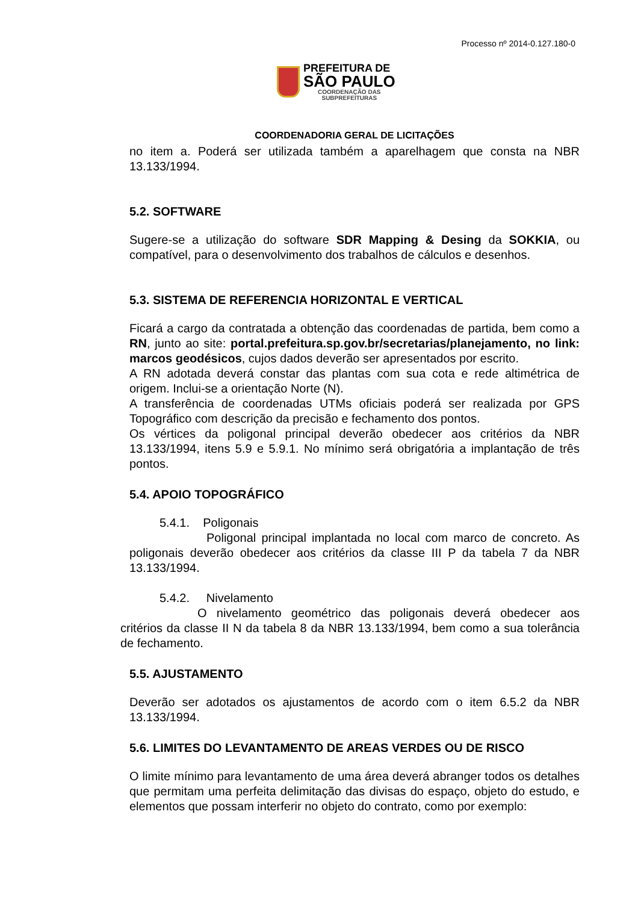Processo nº 2014-0.127.180-0
PREFEITURA DE
SÃO PAULO
COORDENAÇÃO DAS
SUBPREFEITURAS
COORDENADORIA GERAL DE LICITAÇÕES
no item a. Poderá ser utilizada também a aparelhagem que consta na NBR 13.133/1994.
5.2. SOFTWARE
Sugere-se a utilização do software SDR Mapping & Desing da SOKKIA, ou compatível, para o desenvolvimento dos trabalhos de cálculos e desenhos.
5.3. SISTEMA DE REFERENCIA HORIZONTAL E VERTICAL
Ficará a cargo da contratada a obtenção das coordenadas de partida, bem como a RN, junto ao site: portal.prefeitura.sp.gov.br/secretarias/planejamento, no link: marcos geodésicos, cujos dados deverão ser apresentados por escrito.
A RN adotada deverá constar das plantas com sua cota e rede altimétrica de origem. Inclui-se a orientação Norte (N).
A transferência de coordenadas UTMs oficiais poderá ser realizada por GPS Topográfico com descrição da precisão e fechamento dos pontos.
Os vértices da poligonal principal deverão obedecer aos critérios da NBR 13.133/1994, itens 5.9 e 5.9.1. No mínimo será obrigatória a implantação de três pontos.
5.4. APOIO TOPOGRÁFICO
5.4.1. Poligonais
Poligonal principal implantada no local com marco de concreto. As poligonais deverão obedecer aos critérios da classe III P da tabela 7 da NBR 13.133/1994.
5.4.2. Nivelamento
O nivelamento geométrico das poligonais deverá obedecer aos critérios da classe II N da tabela 8 da NBR 13.133/1994, bem como a sua tolerância de fechamento.
5.5. AJUSTAMENTO
Deverão ser adotados os ajustamentos de acordo com o item 6.5.2 da NBR 13.133/1994.
5.6. LIMITES DO LEVANTAMENTO DE AREAS VERDES OU DE RISCO
O limite mínimo para levantamento de uma área deverá abranger todos os detalhes que permitam uma perfeita delimitação das divisas do espaço, objeto do estudo, e elementos que possam interferir no objeto do contrato, como por exemplo: